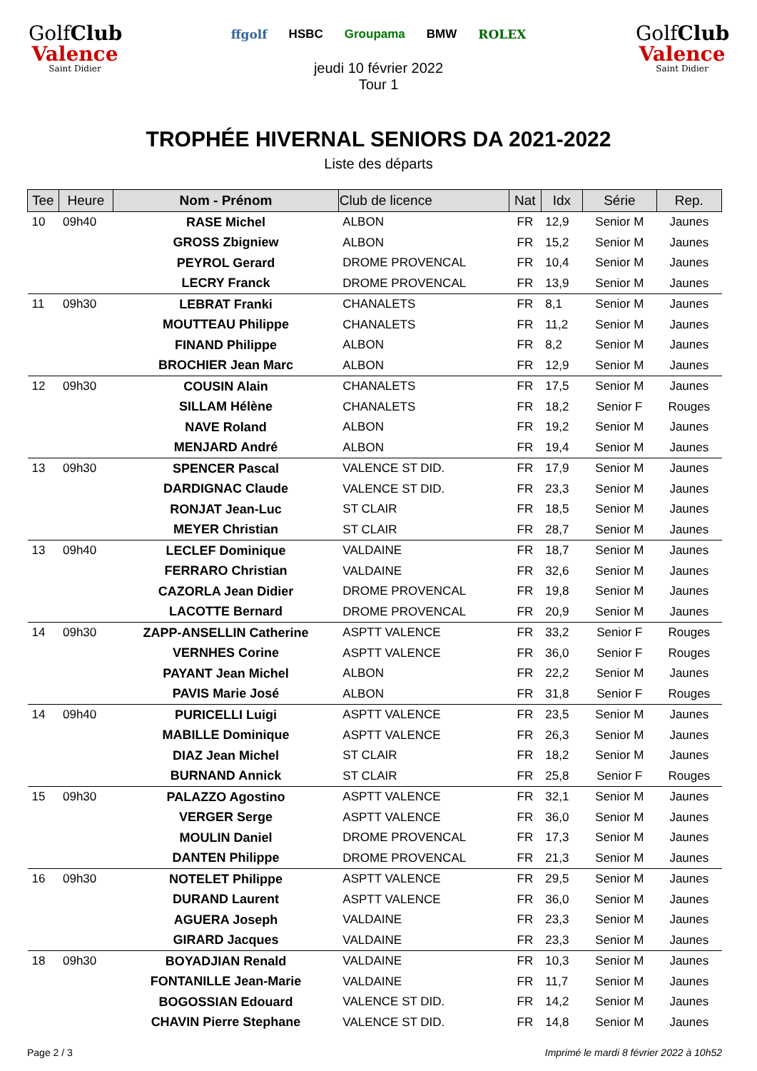GolfClub
Valence
Saint Didier
ffgolf HSBC Groupama BMW ROLEX
jeudi 10 février 2022
Tour 1
GolfClub
Valence
Saint Didier
TROPHÉE HIVERNAL SENIORS DA 2021-2022
Liste des départs
| Tee | Heure | Nom - Prénom | Club de licence | Nat | Idx | Série | Rep. |
| --- | --- | --- | --- | --- | --- | --- | --- |
| 10 | 09h40 | RASE Michel | ALBON | FR | 12,9 | Senior M | Jaunes |
| | | GROSS Zbigniew | ALBON | FR | 15,2 | Senior M | Jaunes |
| | | PEYROL Gerard | DROME PROVENCAL | FR | 10,4 | Senior M | Jaunes |
| | | LECRY Franck | DROME PROVENCAL | FR | 13,9 | Senior M | Jaunes |
| 11 | 09h30 | LEBRAT Franki | CHANALETS | FR | 8,1 | Senior M | Jaunes |
| | | MOUTTEAU Philippe | CHANALETS | FR | 11,2 | Senior M | Jaunes |
| | | FINAND Philippe | ALBON | FR | 8,2 | Senior M | Jaunes |
| | | BROCHIER Jean Marc | ALBON | FR | 12,9 | Senior M | Jaunes |
| 12 | 09h30 | COUSIN Alain | CHANALETS | FR | 17,5 | Senior M | Jaunes |
| | | SILLAM Hélène | CHANALETS | FR | 18,2 | Senior F | Rouges |
| | | NAVE Roland | ALBON | FR | 19,2 | Senior M | Jaunes |
| | | MENJARD André | ALBON | FR | 19,4 | Senior M | Jaunes |
| 13 | 09h30 | SPENCER Pascal | VALENCE ST DID. | FR | 17,9 | Senior M | Jaunes |
| | | DARDIGNAC Claude | VALENCE ST DID. | FR | 23,3 | Senior M | Jaunes |
| | | RONJAT Jean-Luc | ST CLAIR | FR | 18,5 | Senior M | Jaunes |
| | | MEYER Christian | ST CLAIR | FR | 28,7 | Senior M | Jaunes |
| 13 | 09h40 | LECLEF Dominique | VALDAINE | FR | 18,7 | Senior M | Jaunes |
| | | FERRARO Christian | VALDAINE | FR | 32,6 | Senior M | Jaunes |
| | | CAZORLA Jean Didier | DROME PROVENCAL | FR | 19,8 | Senior M | Jaunes |
| | | LACOTTE Bernard | DROME PROVENCAL | FR | 20,9 | Senior M | Jaunes |
| 14 | 09h30 | ZAPP-ANSELLIN Catherine | ASPTT VALENCE | FR | 33,2 | Senior F | Rouges |
| | | VERNHES Corine | ASPTT VALENCE | FR | 36,0 | Senior F | Rouges |
| | | PAYANT Jean Michel | ALBON | FR | 22,2 | Senior M | Jaunes |
| | | PAVIS Marie José | ALBON | FR | 31,8 | Senior F | Rouges |
| 14 | 09h40 | PURICELLI Luigi | ASPTT VALENCE | FR | 23,5 | Senior M | Jaunes |
| | | MABILLE Dominique | ASPTT VALENCE | FR | 26,3 | Senior M | Jaunes |
| | | DIAZ Jean Michel | ST CLAIR | FR | 18,2 | Senior M | Jaunes |
| | | BURNAND Annick | ST CLAIR | FR | 25,8 | Senior F | Rouges |
| 15 | 09h30 | PALAZZO Agostino | ASPTT VALENCE | FR | 32,1 | Senior M | Jaunes |
| | | VERGER Serge | ASPTT VALENCE | FR | 36,0 | Senior M | Jaunes |
| | | MOULIN Daniel | DROME PROVENCAL | FR | 17,3 | Senior M | Jaunes |
| | | DANTEN Philippe | DROME PROVENCAL | FR | 21,3 | Senior M | Jaunes |
| 16 | 09h30 | NOTELET Philippe | ASPTT VALENCE | FR | 29,5 | Senior M | Jaunes |
| | | DURAND Laurent | ASPTT VALENCE | FR | 36,0 | Senior M | Jaunes |
| | | AGUERA Joseph | VALDAINE | FR | 23,3 | Senior M | Jaunes |
| | | GIRARD Jacques | VALDAINE | FR | 23,3 | Senior M | Jaunes |
| 18 | 09h30 | BOYADJIAN Renald | VALDAINE | FR | 10,3 | Senior M | Jaunes |
| | | FONTANILLE Jean-Marie | VALDAINE | FR | 11,7 | Senior M | Jaunes |
| | | BOGOSSIAN Edouard | VALENCE ST DID. | FR | 14,2 | Senior M | Jaunes |
| | | CHAVIN Pierre Stephane | VALENCE ST DID. | FR | 14,8 | Senior M | Jaunes |
Page 2 / 3 Imprimé le mardi 8 février 2022 à 10h52